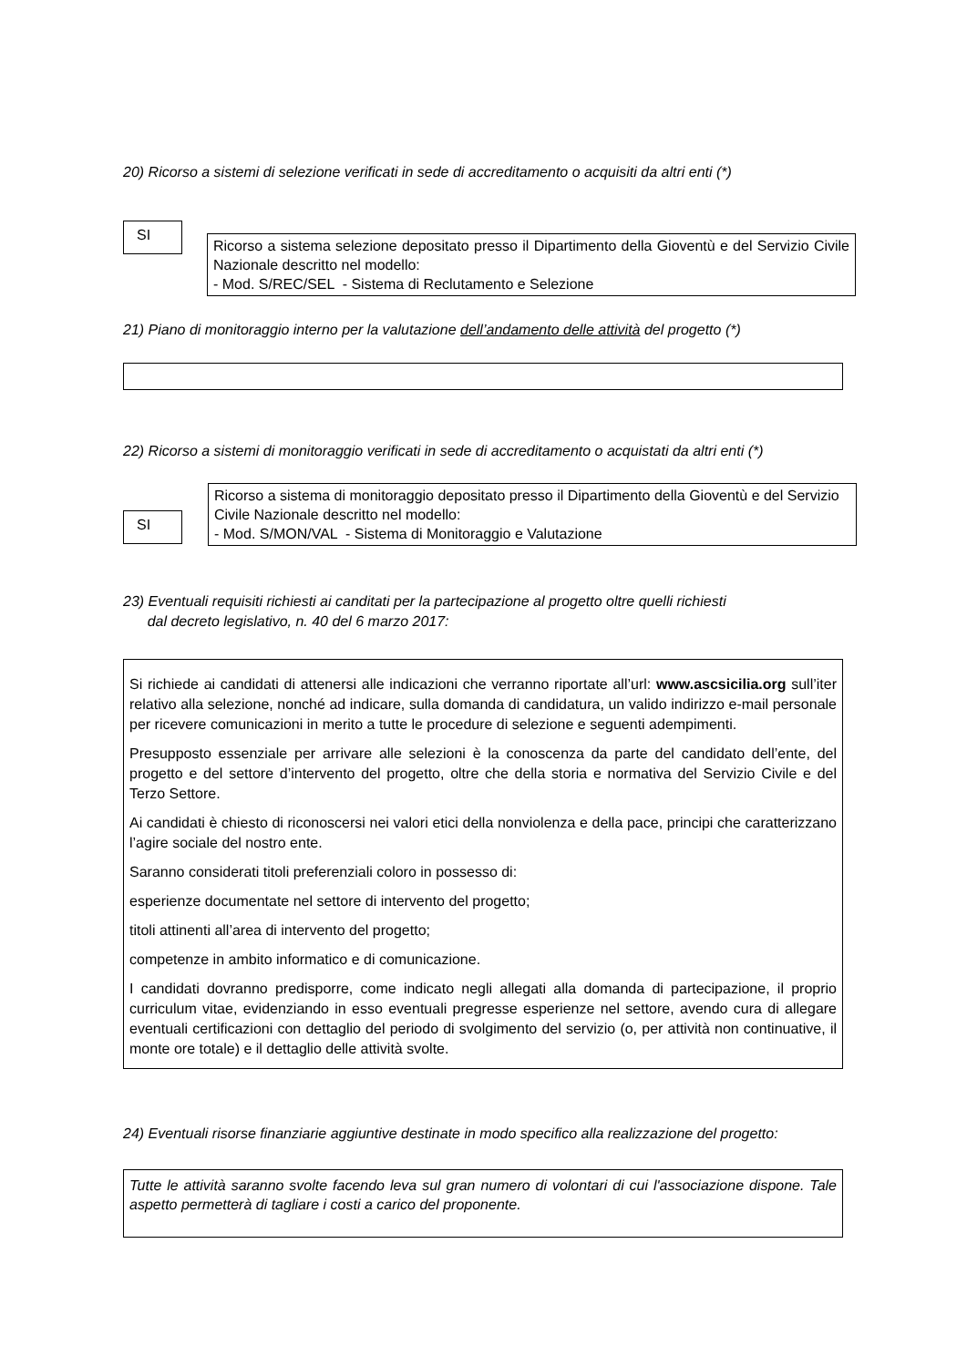20) Ricorso a sistemi di selezione verificati in sede di accreditamento o acquisiti da altri enti (*)
SI
Ricorso a sistema selezione depositato presso il Dipartimento della Gioventù e del Servizio Civile Nazionale descritto nel modello:
- Mod. S/REC/SEL - Sistema di Reclutamento e Selezione
21) Piano di monitoraggio interno per la valutazione dell’andamento delle attività del progetto (*)
22) Ricorso a sistemi di monitoraggio verificati in sede di accreditamento o acquistati da altri enti (*)
SI
Ricorso a sistema di monitoraggio depositato presso il Dipartimento della Gioventù e del Servizio Civile Nazionale descritto nel modello:
- Mod. S/MON/VAL - Sistema di Monitoraggio e Valutazione
23) Eventuali requisiti richiesti ai canditati per la partecipazione al progetto oltre quelli richiesti
dal decreto legislativo, n. 40 del 6 marzo 2017:
Si richiede ai candidati di attenersi alle indicazioni che verranno riportate all’url: www.ascsicilia.org sull’iter relativo alla selezione, nonché ad indicare, sulla domanda di candidatura, un valido indirizzo e-mail personale per ricevere comunicazioni in merito a tutte le procedure di selezione e seguenti adempimenti.
Presupposto essenziale per arrivare alle selezioni è la conoscenza da parte del candidato dell’ente, del progetto e del settore d’intervento del progetto, oltre che della storia e normativa del Servizio Civile e del Terzo Settore.
Ai candidati è chiesto di riconoscersi nei valori etici della nonviolenza e della pace, principi che caratterizzano l’agire sociale del nostro ente.
Saranno considerati titoli preferenziali coloro in possesso di:
esperienze documentate nel settore di intervento del progetto;
titoli attinenti all’area di intervento del progetto;
competenze in ambito informatico e di comunicazione.
I candidati dovranno predisporre, come indicato negli allegati alla domanda di partecipazione, il proprio curriculum vitae, evidenziando in esso eventuali pregresse esperienze nel settore, avendo cura di allegare eventuali certificazioni con dettaglio del periodo di svolgimento del servizio (o, per attività non continuative, il monte ore totale) e il dettaglio delle attività svolte.
24) Eventuali risorse finanziarie aggiuntive destinate in modo specifico alla realizzazione del progetto:
Tutte le attività saranno svolte facendo leva sul gran numero di volontari di cui l'associazione dispone. Tale aspetto permetterà di tagliare i costi a carico del proponente.